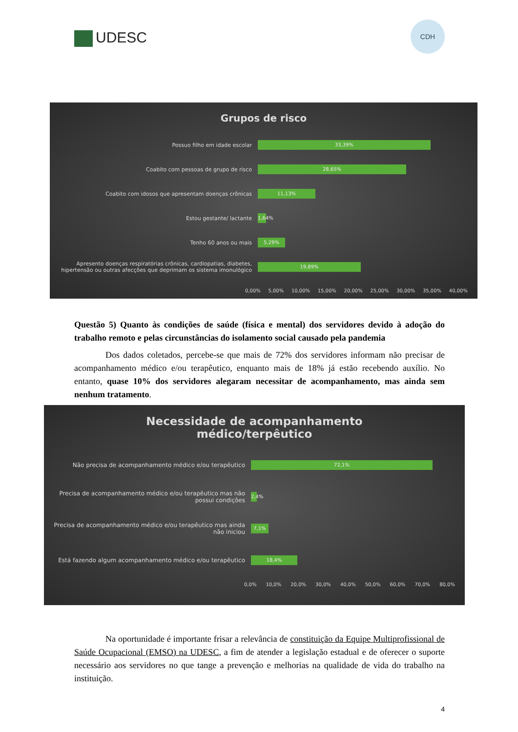UDESC
CDH
Grupos de risco
Possuo filho em idade escolar
33,39%
Coabito com pessoas de grupo de risco
28,65%
Coabito com idosos que apresentam doenças crônicas
11,13%
Estou gestante/ lactante
1,64%
Tenho 60 anos ou mais
5,29%
Apresento doenças respiratórias crônicas, cardiopatias, diabetes, hipertensão ou outras afecções que deprimam os sistema imonulógico
19,89%
0,00% 5,00% 10,00% 15,00% 20,00% 25,00% 30,00% 35,00% 40,00%
Questão 5) Quanto às condições de saúde (física e mental) dos servidores devido à adoção do trabalho remoto e pelas circunstâncias do isolamento social causado pela pandemia
Dos dados coletados, percebe-se que mais de 72% dos servidores informam não precisar de acompanhamento médico e/ou terapêutico, enquanto mais de 18% já estão recebendo auxílio. No entanto, quase 10% dos servidores alegaram necessitar de acompanhamento, mas ainda sem nenhum tratamento.
Necessidade de acompanhamento
médico/terpêutico
Não precisa de acompanhamento médico e/ou terapêutico
72,1%
Precisa de acompanhamento médico e/ou terapêutico mas não possui condições
2,4%
Precisa de acompanhamento médico e/ou terapêutico mas ainda não iniciou
7,1%
Está fazendo algum acompanhamento médico e/ou terapêutico
18,4%
0,0% 10,0% 20,0% 30,0% 40,0% 50,0% 60,0% 70,0% 80,0%
Na oportunidade é importante frisar a relevância de constituição da Equipe Multiprofissional de Saúde Ocupacional (EMSO) na UDESC, a fim de atender a legislação estadual e de oferecer o suporte necessário aos servidores no que tange a prevenção e melhorias na qualidade de vida do trabalho na instituição.
4